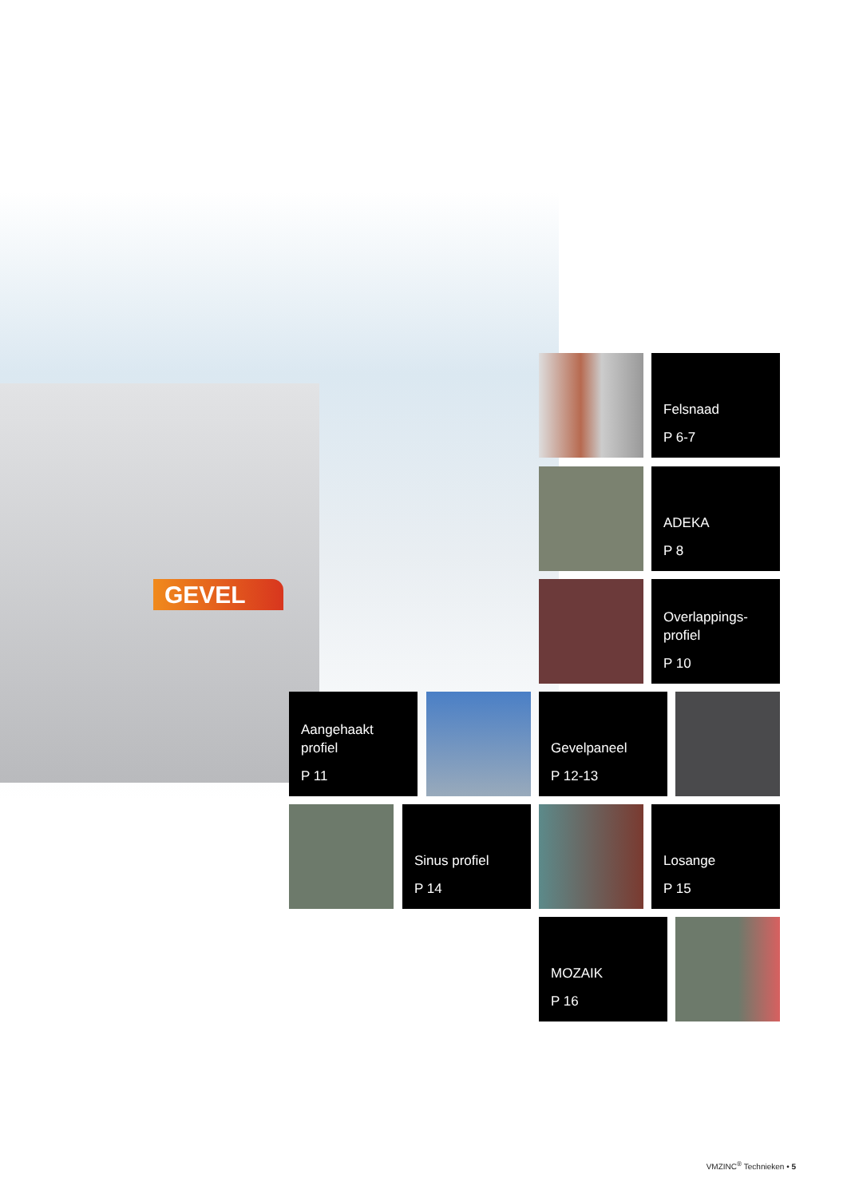GEVEL
Felsnaad
P 6-7
ADEKA
P 8
Overlappings-
profiel
P 10
Aangehaakt
profiel
P 11
Gevelpaneel
P 12-13
Sinus profiel
P 14
Losange
P 15
MOZAIK
P 16
VMZINC<sup>®</sup> Technieken • 5